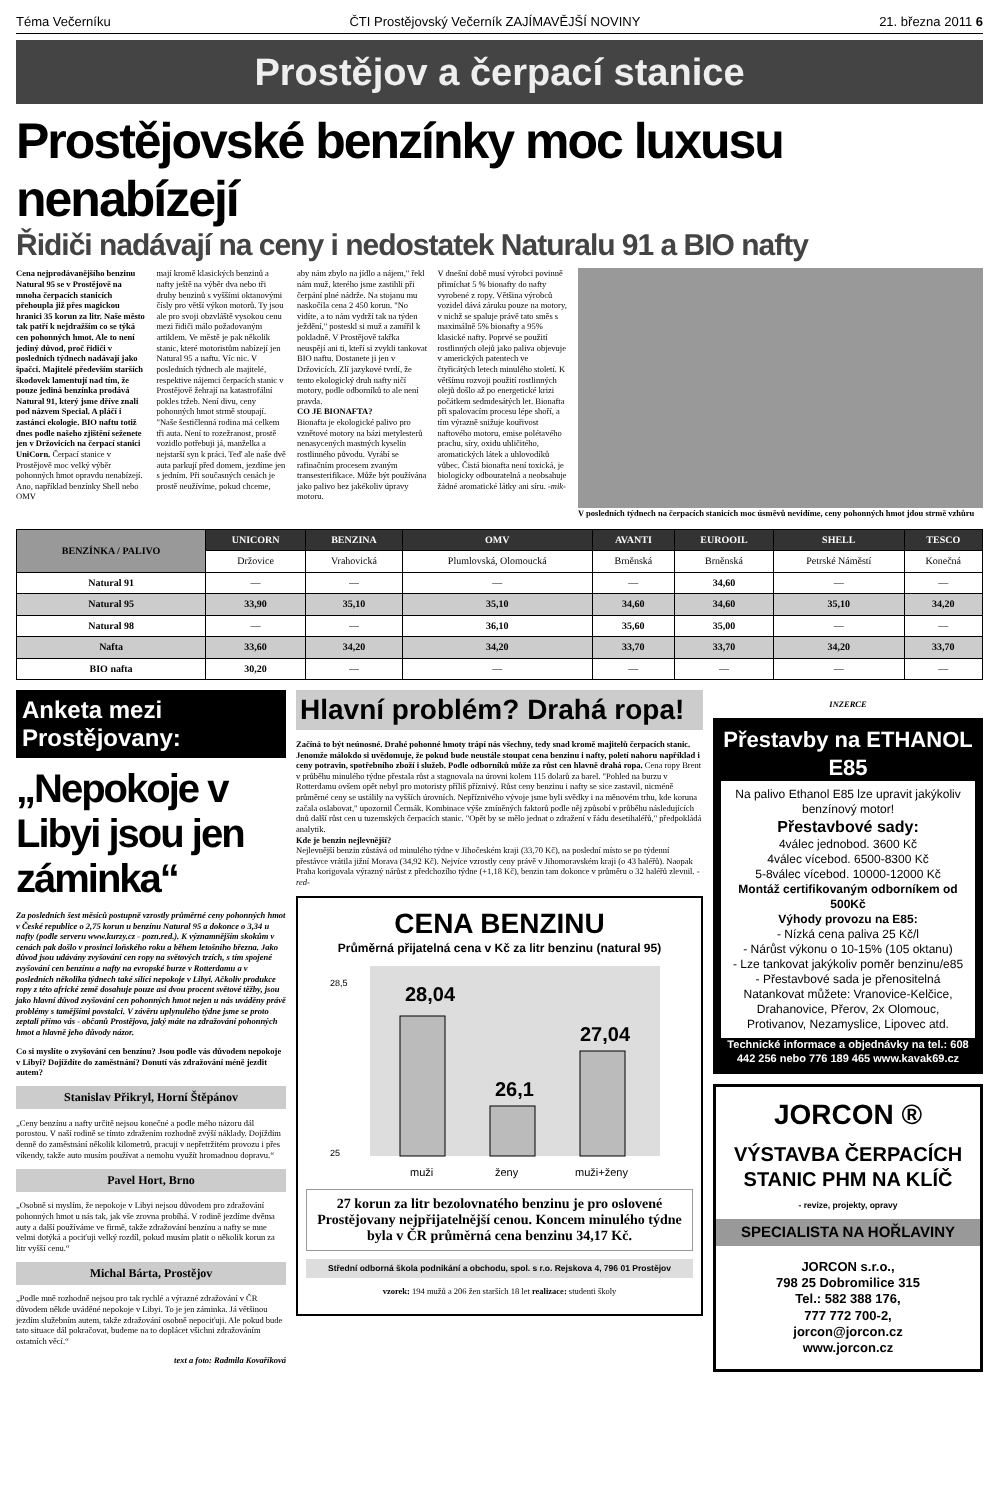Téma Večerníku ČTI Prostějovský Večerník ZAJÍMAVĚJŠÍ NOVINY 21. března 2011 6
Prostějov a čerpací stanice
Prostějovské benzínky moc luxusu nenabízejí
Řidiči nadávají na ceny i nedostatek Naturalu 91 a BIO nafty
Cena nejprodávanějšího benzinu Natural 95 se v Prostějově na mnoha čerpacích stanicích přehoupla již přes magickou hranici 35 korun za litr. Naše město tak patří k nejdražším co se týká cen pohonných hmot. Ale to není jediný důvod, proč řidiči v posledních týdnech nadávají jako špačci. Majitelé především starších škodovek lamentují nad tím, že pouze jediná benzínka prodává Natural 91, který jsme dříve znali pod názvem Special. A pláčí i zastánci ekologie. BIO naftu totiž dnes podle našeho zjištění seženete jen v Držovicích na čerpací stanici UniCorn. Čerpací stanice v Prostějově moc velký výběr pohonných hmot opravdu nenabízejí. Ano, například benzínky Shell nebo OMV
mají kromě klasických benzinů a nafty ještě na výběr dva nebo tři druhy benzinů s vyššími oktanovými čísly pro větší výkon motorů. Ty jsou ale pro svoji obzvláště vysokou cenu mezi řidiči málo požadovaným artiklem. Ve městě je pak několik stanic, které motoristům nabízejí jen Natural 95 a naftu. Víc nic. V posledních týdnech ale majitelé, respektive nájemci čerpacích stanic v Prostějově žehrají na katastrofální pokles tržeb. Není divu, ceny pohonných hmot strmě stoupají. "Naše šestičlenná rodina má celkem tři auta. Není to rozežranost, prostě vozidlo potřebuji já, manželka a nejstarší syn k práci. Teď ale naše dvě auta parkují před domem, jezdíme jen s jedním. Při současných cenách je prostě neužívíme, pokud chceme,
aby nám zbylo na jídlo a nájem," řekl nám muž, kterého jsme zastihli při čerpání plné nádrže. Na stojanu mu naskočila cena 2 450 korun. "No vidíte, a to nám vydrží tak na týden ježdění," posteskl si muž a zamířil k pokladně. V Prostějově takřka neuspějí ani ti, kteří si zvykli tankovat BIO naftu. Dostanete ji jen v Držovicích. Zlí jazykové tvrdí, že tento ekologický druh nafty ničí motory, podle odborníků to ale není pravda.
CO JE BIONAFTA?
Bionafta je ekologické palivo pro vznětové motory na bázi metylesterů nenasycených mastných kyselin rostlinného původu. Vyrábí se rafinačním procesem zvaným transesterifikace. Může být používána jako palivo bez jakékoliv úpravy motoru.
V dnešní době musí výrobci povinně přimíchat 5 % bionafty do nafty vyrobené z ropy. Většina výrobců vozidel dává záruku pouze na motory, v nichž se spaluje právě tato směs s maximálně 5% bionafty a 95% klasické nafty. Poprvé se použití rostlinných olejů jako paliva objevuje v amerických patentech ve čtyřicátých letech minulého století. K většímu rozvoji použití rostlinných olejů došlo až po energetické krizi počátkem sedmdesátých let. Bionafta při spalovacím procesu lépe shoří, a tím výrazně snižuje kouřivost naftového motoru, emise polétavého prachu, síry, oxidu uhličitého, aromatických látek a uhlovodíků vůbec. Čistá bionafta není toxická, je biologicky odbouratelná a neobsahuje žádné aromatické látky ani síru. -mik-
V posledních týdnech na čerpacích stanicích moc úsměvů nevidíme, ceny pohonných hmot jdou strmě vzhůru
| BENZÍNKA / PALIVO | UNICORN | BENZINA | OMV | AVANTI | EUROOIL | SHELL | TESCO |
| --- | --- | --- | --- | --- | --- | --- | --- |
| | Držovice | Vrahovická | Plumlovská, Olomoucká | Brněnská | Brněnská | Petrské Náměstí | Konečná |
| Natural 91 | — | — | — | — | 34,60 | — | — |
| Natural 95 | 33,90 | 35,10 | 35,10 | 34,60 | 34,60 | 35,10 | 34,20 |
| Natural 98 | — | — | 36,10 | 35,60 | 35,00 | — | — |
| Nafta | 33,60 | 34,20 | 34,20 | 33,70 | 33,70 | 34,20 | 33,70 |
| BIO nafta | 30,20 | — | — | — | — | — | — |
Anketa mezi Prostějovany:
„Nepokoje v Libyi jsou jen záminka“
Za posledních šest měsíců postupně vzrostly průměrné ceny pohonných hmot v České republice o 2,75 korun u benzínu Natural 95 a dokonce o 3,34 u nafty (podle serveru www.kurzy.cz - pozn.red.). K významnějším skokům v cenách pak došlo v prosinci loňského roku a během letošního března. Jako důvod jsou udávány zvyšování cen ropy na světových trzích, s tím spojené zvyšování cen benzínu a nafty na evropské burze v Rotterdamu a v posledních několika týdnech také sílící nepokoje v Libyi. Ačkoliv produkce ropy z této africké země dosahuje pouze asi dvou procent světové těžby, jsou jako hlavní důvod zvyšování cen pohonných hmot nejen u nás uváděny právě problémy s tamějšími povstalci. V závěru uplynulého týdne jsme se proto zeptali přímo vás - občanů Prostějova, jaký máte na zdražování pohonných hmot a hlavně jeho důvody názor.
Co si myslíte o zvyšování cen benzínu? Jsou podle vás důvodem nepokoje v Libyi? Dojíždíte do zaměstnání? Donutí vás zdražování méně jezdit autem?
Stanislav Přikryl, Horní Štěpánov
„Ceny benzínu a nafty určitě nejsou konečné a podle mého názoru dál porostou. V naší rodině se tímto zdražením rozhodně zvýší náklady. Dojíždím denně do zaměstnání několik kilometrů, pracuji v nepřetržitém provozu i přes víkendy, takže auto musím používat a nemohu využít hromadnou dopravu.“
Pavel Hort, Brno
„Osobně si myslím, že nepokoje v Libyi nejsou důvodem pro zdražování pohonných hmot u nás tak, jak vše zrovna probíhá. V rodině jezdíme dvěma auty a další používáme ve firmě, takže zdražování benzínu a nafty se mne velmi dotýká a pociťuji velký rozdíl, pokud musím platit o několik korun za litr vyšší cenu.“
Michal Bárta, Prostějov
„Podle mně rozhodně nejsou pro tak rychlé a výrazné zdražování v ČR důvodem někde uváděné nepokoje v Libyi. To je jen záminka. Já většinou jezdím služebním autem, takže zdražování osobně nepociťuji. Ale pokud bude tato situace dál pokračovat, budeme na to doplácet všichni zdražováním ostatních věcí.“
text a foto: Radmila Kovaříková
Hlavní problém? Drahá ropa!
Začíná to být neúnosné. Drahé pohonné hmoty trápí nás všechny, tedy snad kromě majitelů čerpacích stanic. Jenomže málokdo si uvědomuje, že pokud bude neustále stoupat cena benzinu i nafty, poletí nahoru například i ceny potravin, spotřebního zboží i služeb. Podle odborníků může za růst cen hlavně drahá ropa. Cena ropy Brent v průběhu minulého týdne přestala růst a stagnovala na úrovni kolem 115 dolarů za barel. "Pohled na burzu v Rotterdamu ovšem opět nebyl pro motoristy příliš příznivý. Růst ceny benzinu i nafty se sice zastavil, nicméně průměrné ceny se ustálily na vyšších úrovních. Nepříznivého vývoje jsme byli svědky i na měnovém trhu, kde koruna začala oslabovat," upozornil Čermák. Kombinace výše zmíněných faktorů podle něj způsobí v průběhu následujících dnů další růst cen u tuzemských čerpacích stanic. "Opět by se mělo jednat o zdražení v řádu desetihaléřů," předpokládá analytik.
Kde je benzin nejlevnější?
Nejlevnější benzin zůstává od minulého týdne v Jihočeském kraji (33,70 Kč), na poslední místo se po týdenní přestávce vrátila jižní Morava (34,92 Kč). Nejvíce vzrostly ceny právě v Jihomoravském kraji (o 43 haléřů). Naopak Praha korigovala výrazný nárůst z předchozího týdne (+1,18 Kč), benzin tam dokonce v průměru o 32 haléřů zlevnil. -red-
CENA BENZINU
Průměrná přijatelná cena v Kč za litr benzinu (natural 95)
28,04
26,1
27,04
28,5
25
muži
ženy
muži+ženy
27 korun za litr bezolovnatého benzinu je pro oslovené Prostějovany nejpřijatelnější cenou. Koncem minulého týdne byla v ČR průměrná cena benzinu 34,17 Kč.
Střední odborná škola podnikání a obchodu, spol. s r.o. Rejskova 4, 796 01 Prostějov
vzorek: 194 mužů a 206 žen starších 18 let realizace: studenti školy
INZERCE
Přestavby na ETHANOL E85
Na palivo Ethanol E85 lze upravit jakýkoliv benzínový motor!
Přestavbové sady:
4válec jednobod. 3600 Kč
4válec vícebod. 6500-8300 Kč
5-8válec vícebod. 10000-12000 Kč
Montáž certifikovaným odborníkem od 500Kč
Výhody provozu na E85:
- Nízká cena paliva 25 Kč/l
- Nárůst výkonu o 10-15% (105 oktanu)
- Lze tankovat jakýkoliv poměr benzinu/e85
- Přestavbové sada je přenositelná
Natankovat můžete: Vranovice-Kelčice, Drahanovice, Přerov, 2x Olomouc, Protivanov, Nezamyslice, Lipovec atd.
Technické informace a objednávky na tel.: 608 442 256 nebo 776 189 465 www.kavak69.cz
JORCON ®
VÝSTAVBA ČERPACÍCH STANIC PHM NA KLÍČ
- revize, projekty, opravy
SPECIALISTA NA HOŘLAVINY
JORCON s.r.o.,
798 25 Dobromilice 315
Tel.: 582 388 176,
777 772 700-2,
jorcon@jorcon.cz
www.jorcon.cz